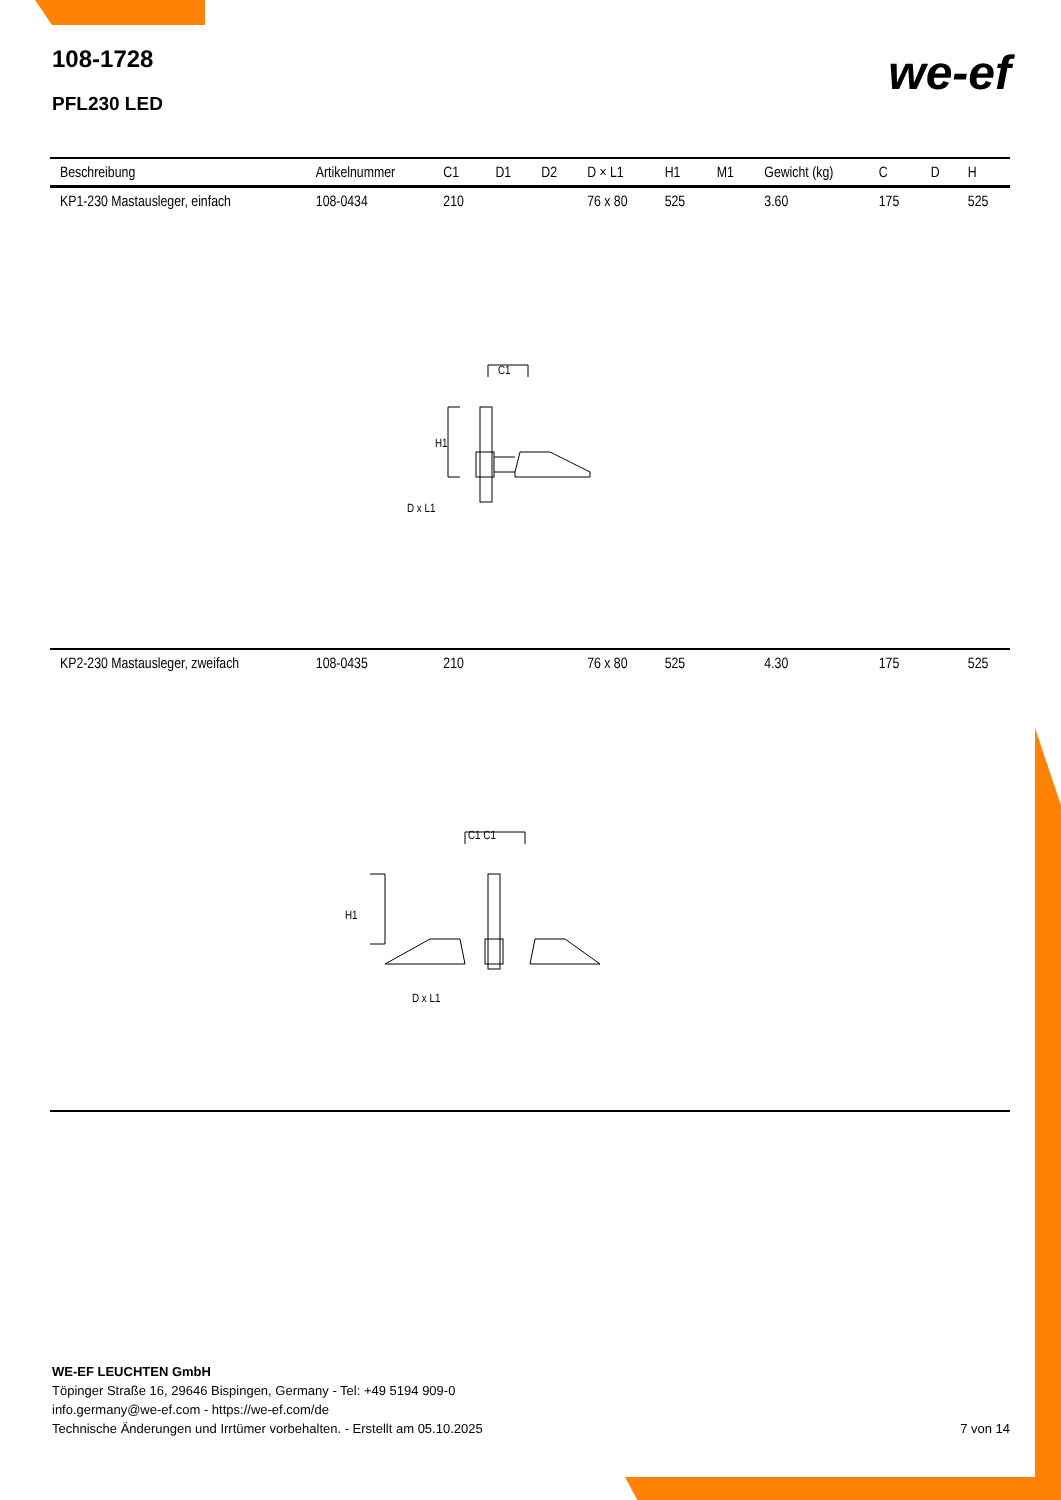108-1728
PFL230 LED
we-ef
| Beschreibung | Artikelnummer | C1 | D1 | D2 | D × L1 | H1 | M1 | Gewicht (kg) | C | D | H |
| --- | --- | --- | --- | --- | --- | --- | --- | --- | --- | --- | --- |
| KP1-230 Mastausleger, einfach | 108-0434 | 210 | | | 76 x 80 | 525 | | 3.60 | 175 | | 525 |
| H1 C1 D x L1 | | | | | | | | | | | |
| KP2-230 Mastausleger, zweifach | 108-0435 | 210 | | | 76 x 80 | 525 | | 4.30 | 175 | | 525 |
| H1 C1 C1 D x L1 | | | | | | | | | | | |
WE-EF LEUCHTEN GmbH
Töpinger Straße 16, 29646 Bispingen, Germany - Tel: +49 5194 909-0
info.germany@we-ef.com - https://we-ef.com/de
Technische Änderungen und Irrtümer vorbehalten. - Erstellt am 05.10.2025
7 von 14